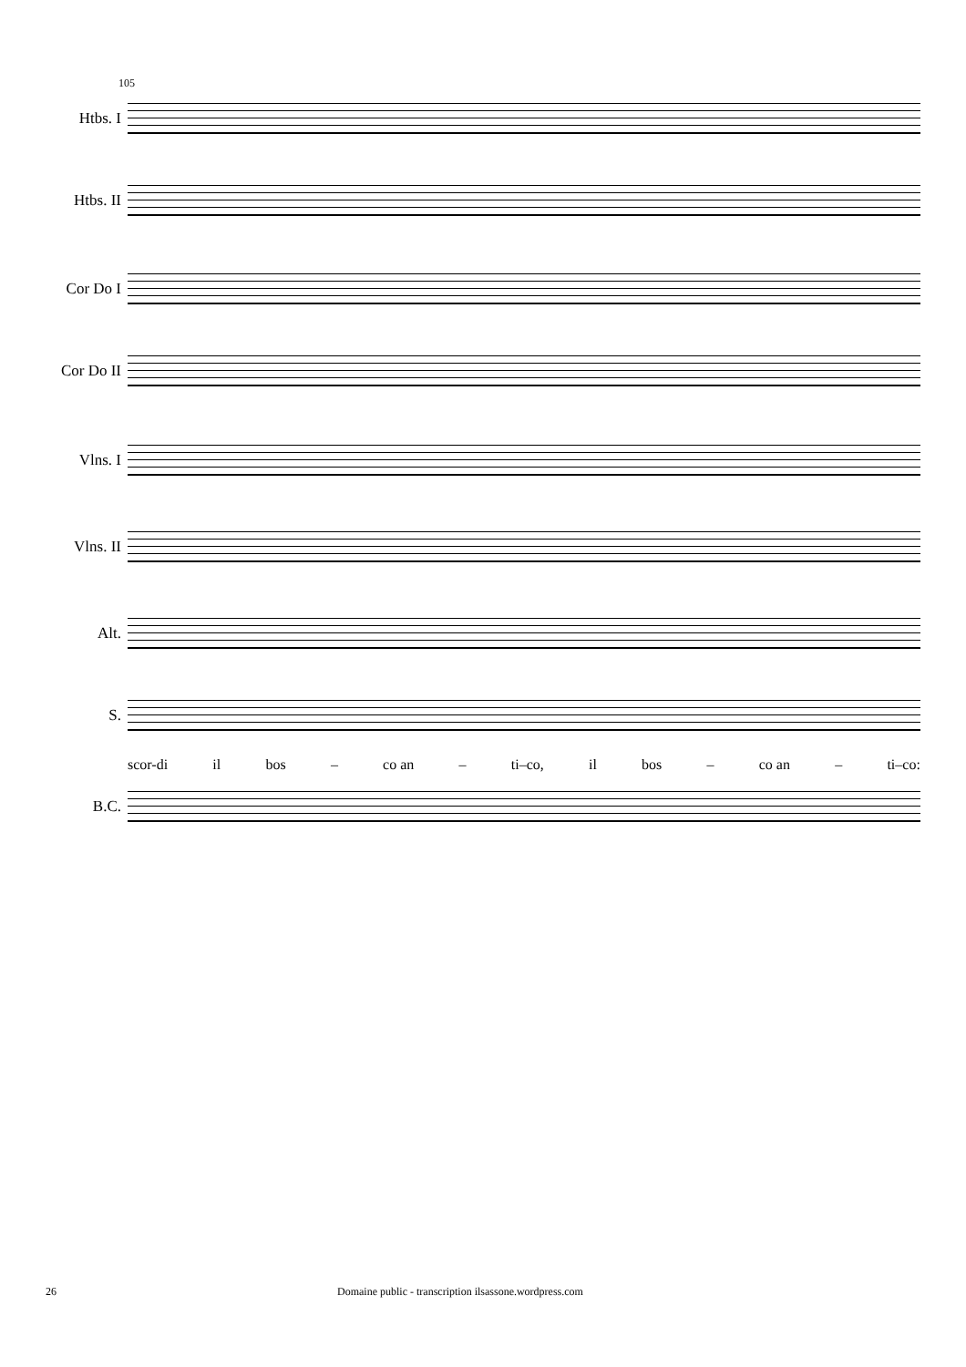105
Htbs. I
Htbs. II
Cor Do I
Cor Do II
Vlns. I
Vlns. II
Alt.
S.
scor-di il bos – co an – ti–co, il bos – co an – ti–co:
B.C.
26
Domaine public - transcription ilsassone.wordpress.com